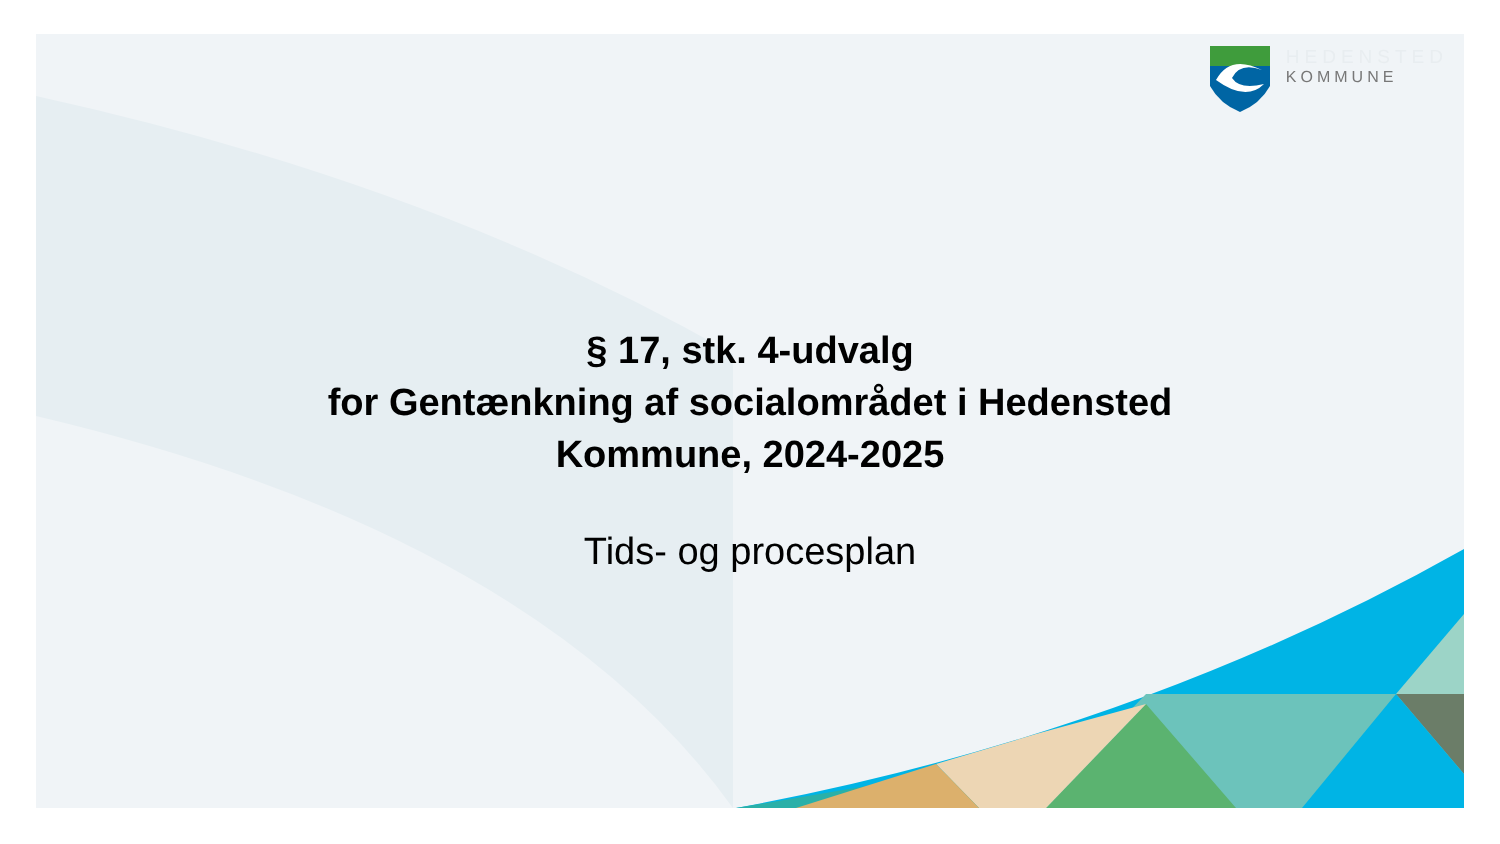HEDENSTED
KOMMUNE
§ 17, stk. 4-udvalg
for Gentænkning af socialområdet i Hedensted
Kommune, 2024-2025
Tids- og procesplan